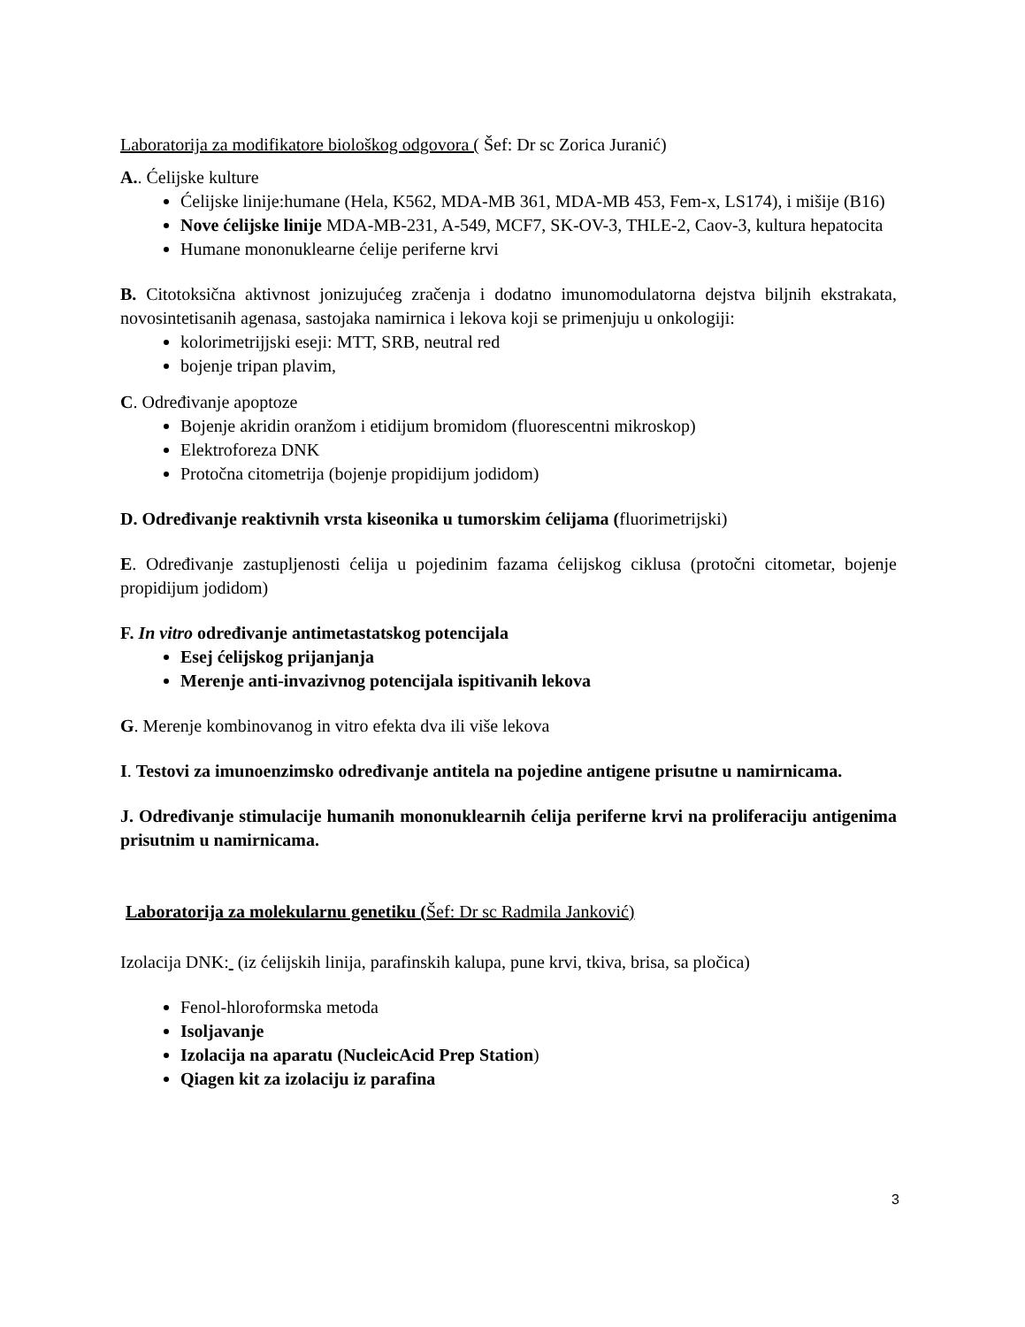Laboratorija za modifikatore biološkog odgovora ( Šef: Dr sc Zorica Juranić)
A.. Ćelijske kulture
Ćelijske linije:humane (Hela, K562, MDA-MB 361, MDA-MB 453, Fem-x, LS174), i mišije (B16)
Nove ćelijske linije MDA-MB-231, A-549, MCF7, SK-OV-3, THLE-2, Caov-3, kultura hepatocita
Humane mononuklearne ćelije periferne krvi
B. Citotoksična aktivnost jonizujućeg zračenja i dodatno imunomodulatorna dejstva biljnih ekstrakata, novosintetisanih agenasa, sastojaka namirnica i lekova koji se primenjuju u onkologiji:
kolorimetrijjski eseji: MTT, SRB, neutral red
bojenje tripan plavim,
C. Određivanje apoptoze
Bojenje akridin oranžom i etidijum bromidom (fluorescentni mikroskop)
Elektroforeza DNK
Protočna citometrija (bojenje propidijum jodidom)
D. Određivanje reaktivnih vrsta kiseonika u tumorskim ćelijama (fluorimetrijski)
E. Određivanje zastupljenosti ćelija u pojedinim fazama ćelijskog ciklusa (protočni citometar, bojenje propidijum jodidom)
F. In vitro određivanje antimetastatskog potencijala
Esej ćelijskog prijanjanja
Merenje anti-invazivnog potencijala ispitivanih lekova
G. Merenje kombinovanog in vitro efekta dva ili više lekova
I. Testovi za imunoenzimsko određivanje antitela na pojedine antigene prisutne u namirnicama.
J. Određivanje stimulacije humanih mononuklearnih ćelija periferne krvi na proliferaciju antigenima prisutnim u namirnicama.
Laboratorija za molekularnu genetiku (Šef: Dr sc Radmila Janković)
Izolacija DNK: (iz ćelijskih linija, parafinskih kalupa, pune krvi, tkiva, brisa, sa pločica)
Fenol-hloroformska metoda
Isoljavanje
Izolacija na aparatu (NucleicAcid Prep Station)
Qiagen kit za izolaciju iz parafina
3